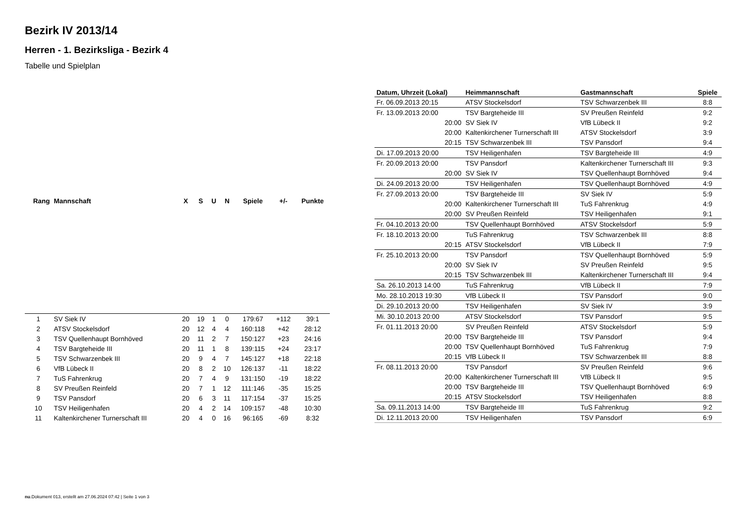Bezirk IV 2013/14
Herren - 1. Bezirksliga - Bezirk 4
Tabelle und Spielplan
| Rang | Mannschaft | X | S | U | N | Spiele | +/- | Punkte |
| --- | --- | --- | --- | --- | --- | --- | --- | --- |
| 1 | SV Siek IV | 20 | 19 | 1 | 0 | 179:67 | +112 | 39:1 |
| 2 | ATSV Stockelsdorf | 20 | 12 | 4 | 4 | 160:118 | +42 | 28:12 |
| 3 | TSV Quellenhaupt Bornhöved | 20 | 11 | 2 | 7 | 150:127 | +23 | 24:16 |
| 4 | TSV Bargteheide III | 20 | 11 | 1 | 8 | 139:115 | +24 | 23:17 |
| 5 | TSV Schwarzenbek III | 20 | 9 | 4 | 7 | 145:127 | +18 | 22:18 |
| 6 | VfB Lübeck II | 20 | 8 | 2 | 10 | 126:137 | -11 | 18:22 |
| 7 | TuS Fahrenkrug | 20 | 7 | 4 | 9 | 131:150 | -19 | 18:22 |
| 8 | SV Preußen Reinfeld | 20 | 7 | 1 | 12 | 111:146 | -35 | 15:25 |
| 9 | TSV Pansdorf | 20 | 6 | 3 | 11 | 117:154 | -37 | 15:25 |
| 10 | TSV Heiligenhafen | 20 | 4 | 2 | 14 | 109:157 | -48 | 10:30 |
| 11 | Kaltenkirchener Turnerschaft III | 20 | 4 | 0 | 16 | 96:165 | -69 | 8:32 |
| Datum, Uhrzeit (Lokal) | Heimmannschaft | Gastmannschaft | Spiele |
| --- | --- | --- | --- |
| Fr. 06.09.2013 20:15 | ATSV Stockelsdorf | TSV Schwarzenbek III | 8:8 |
| Fr. 13.09.2013 20:00 | TSV Bargteheide III | SV Preußen Reinfeld | 9:2 |
| 20:00 | SV Siek IV | VfB Lübeck II | 9:2 |
| 20:00 | Kaltenkirchener Turnerschaft III | ATSV Stockelsdorf | 3:9 |
| 20:15 | TSV Schwarzenbek III | TSV Pansdorf | 9:4 |
| Di. 17.09.2013 20:00 | TSV Heiligenhafen | TSV Bargteheide III | 4:9 |
| Fr. 20.09.2013 20:00 | TSV Pansdorf | Kaltenkirchener Turnerschaft III | 9:3 |
| 20:00 | SV Siek IV | TSV Quellenhaupt Bornhöved | 9:4 |
| Di. 24.09.2013 20:00 | TSV Heiligenhafen | TSV Quellenhaupt Bornhöved | 4:9 |
| Fr. 27.09.2013 20:00 | TSV Bargteheide III | SV Siek IV | 5:9 |
| 20:00 | Kaltenkirchener Turnerschaft III | TuS Fahrenkrug | 4:9 |
| 20:00 | SV Preußen Reinfeld | TSV Heiligenhafen | 9:1 |
| Fr. 04.10.2013 20:00 | TSV Quellenhaupt Bornhöved | ATSV Stockelsdorf | 5:9 |
| Fr. 18.10.2013 20:00 | TuS Fahrenkrug | TSV Schwarzenbek III | 8:8 |
| 20:15 | ATSV Stockelsdorf | VfB Lübeck II | 7:9 |
| Fr. 25.10.2013 20:00 | TSV Pansdorf | TSV Quellenhaupt Bornhöved | 5:9 |
| 20:00 | SV Siek IV | SV Preußen Reinfeld | 9:5 |
| 20:15 | TSV Schwarzenbek III | Kaltenkirchener Turnerschaft III | 9:4 |
| Sa. 26.10.2013 14:00 | TuS Fahrenkrug | VfB Lübeck II | 7:9 |
| Mo. 28.10.2013 19:30 | VfB Lübeck II | TSV Pansdorf | 9:0 |
| Di. 29.10.2013 20:00 | TSV Heiligenhafen | SV Siek IV | 3:9 |
| Mi. 30.10.2013 20:00 | ATSV Stockelsdorf | TSV Pansdorf | 9:5 |
| Fr. 01.11.2013 20:00 | SV Preußen Reinfeld | ATSV Stockelsdorf | 5:9 |
| 20:00 | TSV Bargteheide III | TSV Pansdorf | 9:4 |
| 20:00 | TSV Quellenhaupt Bornhöved | TuS Fahrenkrug | 7:9 |
| 20:15 | VfB Lübeck II | TSV Schwarzenbek III | 8:8 |
| Fr. 08.11.2013 20:00 | TSV Pansdorf | SV Preußen Reinfeld | 9:6 |
| 20:00 | Kaltenkirchener Turnerschaft III | VfB Lübeck II | 9:5 |
| 20:00 | TSV Bargteheide III | TSV Quellenhaupt Bornhöved | 6:9 |
| 20:15 | ATSV Stockelsdorf | TSV Heiligenhafen | 8:8 |
| Sa. 09.11.2013 14:00 | TSV Bargteheide III | TuS Fahrenkrug | 9:2 |
| Di. 12.11.2013 20:00 | TSV Heiligenhafen | TSV Pansdorf | 6:9 |
nu.Dokument 013, erstellt am 27.06.2024 07:42 | Seite 1 von 3